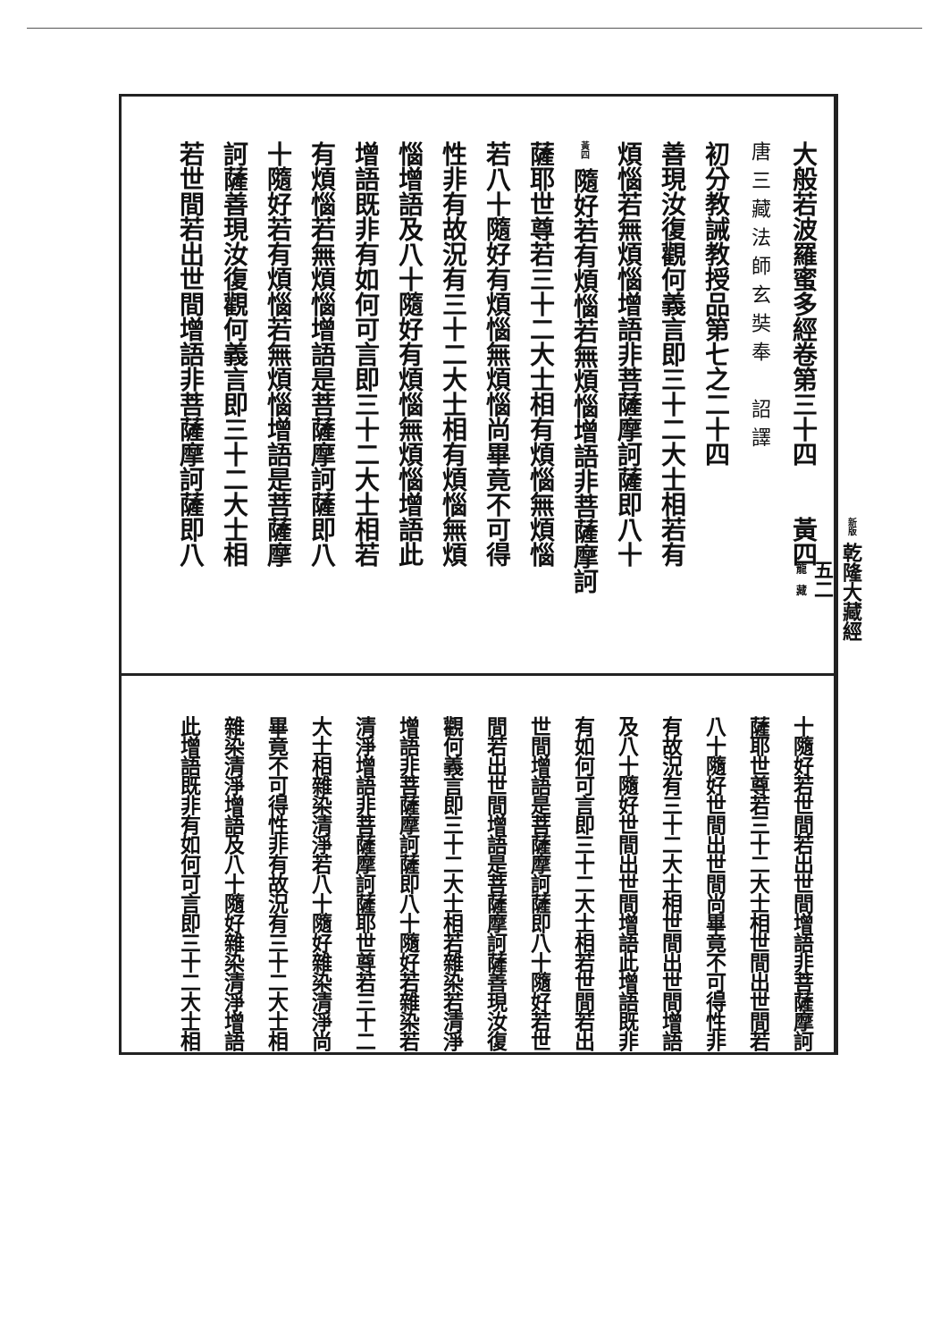新版 乾隆大藏經
五二
龍　藏
大般若波羅蜜多經卷第三十四　　黃四
唐三藏法師玄奘奉　詔譯
初分教誡教授品第七之二十四
善現汝復觀何義言即三十二大士相若有
煩惱若無煩惱增語非菩薩摩訶薩即八十
黃四 隨好若有煩惱若無煩惱增語非菩薩摩訶
薩耶世尊若三十二大士相有煩惱無煩惱
若八十隨好有煩惱無煩惱尚畢竟不可得
性非有故況有三十二大士相有煩惱無煩
惱增語及八十隨好有煩惱無煩惱增語此
增語既非有如何可言即三十二大士相若
有煩惱若無煩惱增語是菩薩摩訶薩即八
十隨好若有煩惱若無煩惱增語是菩薩摩
訶薩善現汝復觀何義言即三十二大士相
若世間若出世間增語非菩薩摩訶薩即八
十隨好若世間若出世間增語非菩薩摩訶
薩耶世尊若三十二大士相世間出世間若
八十隨好世間出世間尚畢竟不可得性非
有故況有三十二大士相世間出世間增語
及八十隨好世間出世間增語此增語既非
有如何可言即三十二大士相若世間若出
世間增語是菩薩摩訶薩即八十隨好若世
間若出世間增語是菩薩摩訶薩善現汝復
觀何義言即三十二大士相若雜染若清淨
增語非菩薩摩訶薩即八十隨好若雜染若
清淨增語非菩薩摩訶薩耶世尊若三十二
大士相雜染清淨若八十隨好雜染清淨尚
畢竟不可得性非有故況有三十二大士相
雜染清淨增語及八十隨好雜染清淨增語
此增語既非有如何可言即三十二大士相